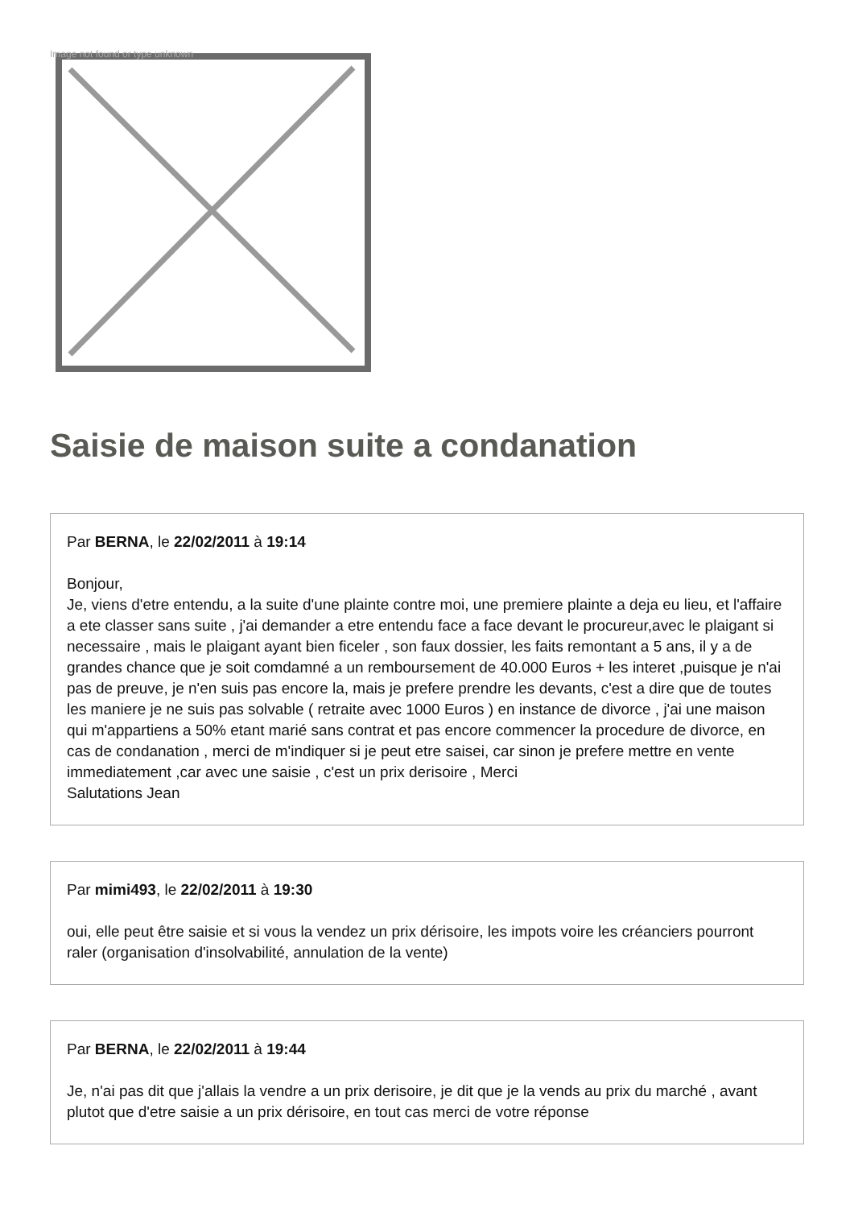Image not found or type unknown
Saisie de maison suite a condanation
Par BERNA, le 22/02/2011 à 19:14
Bonjour,
Je, viens d'etre entendu, a la suite d'une plainte contre moi, une premiere plainte a deja eu lieu, et l'affaire a ete classer sans suite , j'ai demander a etre entendu face a face devant le procureur,avec le plaigant si necessaire , mais le plaigant ayant bien ficeler , son faux dossier, les faits remontant a 5 ans, il y a de grandes chance que je soit comdamné a un remboursement de 40.000 Euros + les interet ,puisque je n'ai pas de preuve, je n'en suis pas encore la, mais je prefere prendre les devants, c'est a dire que de toutes les maniere je ne suis pas solvable ( retraite avec 1000 Euros ) en instance de divorce , j'ai une maison qui m'appartiens a 50% etant marié sans contrat et pas encore commencer la procedure de divorce, en cas de condanation , merci de m'indiquer si je peut etre saisei, car sinon je prefere mettre en vente immediatement ,car avec une saisie , c'est un prix derisoire , Merci
Salutations Jean
Par mimi493, le 22/02/2011 à 19:30
oui, elle peut être saisie et si vous la vendez un prix dérisoire, les impots voire les créanciers pourront raler (organisation d'insolvabilité, annulation de la vente)
Par BERNA, le 22/02/2011 à 19:44
Je, n'ai pas dit que j'allais la vendre a un prix derisoire, je dit que je la vends au prix du marché , avant plutot que d'etre saisie a un prix dérisoire, en tout cas merci de votre réponse